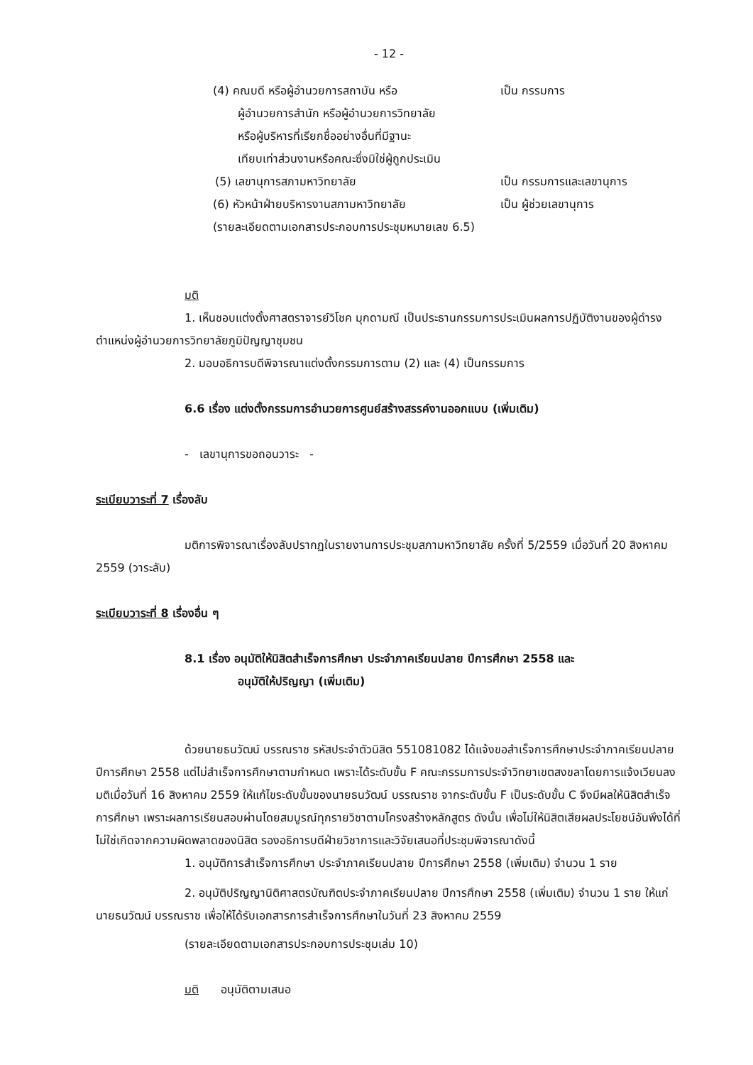- 12 -
(4) คณบดี หรือผู้อำนวยการสถาบัน หรือ เป็น กรรมการ
ผู้อำนวยการสำนัก หรือผู้อำนวยการวิทยาลัย
หรือผู้บริหารที่เรียกชื่ออย่างอื่นที่มีฐานะ
เทียบเท่าส่วนงานหรือคณะซึ่งมิใช่ผู้ถูกประเมิน
(5) เลขานุการสภามหาวิทยาลัย เป็น กรรมการและเลขานุการ
(6) หัวหน้าฝ่ายบริหารงานสภามหาวิทยาลัย เป็น ผู้ช่วยเลขานุการ
(รายละเอียดตามเอกสารประกอบการประชุมหมายเลข 6.5)
มติ
1. เห็นชอบแต่งตั้งศาสตราจารย์วิโชค มุกดามณี เป็นประธานกรรมการประเมินผลการปฏิบัติงานของผู้ดำรงตำแหน่งผู้อำนวยการวิทยาลัยภูมิปัญญาชุมชน
2. มอบอธิการบดีพิจารณาแต่งตั้งกรรมการตาม (2) และ (4) เป็นกรรมการ
6.6 เรื่อง แต่งตั้งกรรมการอำนวยการศูนย์สร้างสรรค์งานออกแบบ (เพิ่มเติม)
- เลขานุการขอถอนวาระ -
ระเบียบวาระที่ 7 เรื่องลับ
มติการพิจารณาเรื่องลับปรากฏในรายงานการประชุมสภามหาวิทยาลัย ครั้งที่ 5/2559 เมื่อวันที่ 20 สิงหาคม 2559 (วาระลับ)
ระเบียบวาระที่ 8 เรื่องอื่น ๆ
8.1 เรื่อง อนุมัติให้นิสิตสำเร็จการศึกษา ประจำภาคเรียนปลาย ปีการศึกษา 2558 และ
อนุมัติให้ปริญญา (เพิ่มเติม)
ด้วยนายธนวัฒน์ บรรณราช รหัสประจำตัวนิสิต 551081082 ได้แจ้งขอสำเร็จการศึกษาประจำภาคเรียนปลาย ปีการศึกษา 2558 แต่ไม่สำเร็จการศึกษาตามกำหนด เพราะได้ระดับขั้น F คณะกรรมการประจำวิทยาเขตสงขลาโดยการแจ้งเวียนลงมติเมื่อวันที่ 16 สิงหาคม 2559 ให้แก้ไขระดับขั้นของนายธนวัฒน์ บรรณราช จากระดับขั้น F เป็นระดับขั้น C จึงมีผลให้นิสิตสำเร็จการศึกษา เพราะผลการเรียนสอบผ่านโดยสมบูรณ์ทุกรายวิชาตามโครงสร้างหลักสูตร ดังนั้น เพื่อไม่ให้นิสิตเสียผลประโยชน์อันพึงได้ที่ไม่ใช่เกิดจากความผิดพลาดของนิสิต รองอธิการบดีฝ่ายวิชาการและวิจัยเสนอที่ประชุมพิจารณาดังนี้
1. อนุมัติการสำเร็จการศึกษา ประจำภาคเรียนปลาย ปีการศึกษา 2558 (เพิ่มเติม) จำนวน 1 ราย
2. อนุมัติปริญญานิติศาสตรบัณฑิตประจำภาคเรียนปลาย ปีการศึกษา 2558 (เพิ่มเติม) จำนวน 1 ราย ให้แก่นายธนวัฒน์ บรรณราช เพื่อให้ได้รับเอกสารการสำเร็จการศึกษาในวันที่ 23 สิงหาคม 2559
(รายละเอียดตามเอกสารประกอบการประชุมเล่ม 10)
มติ อนุมัติตามเสนอ